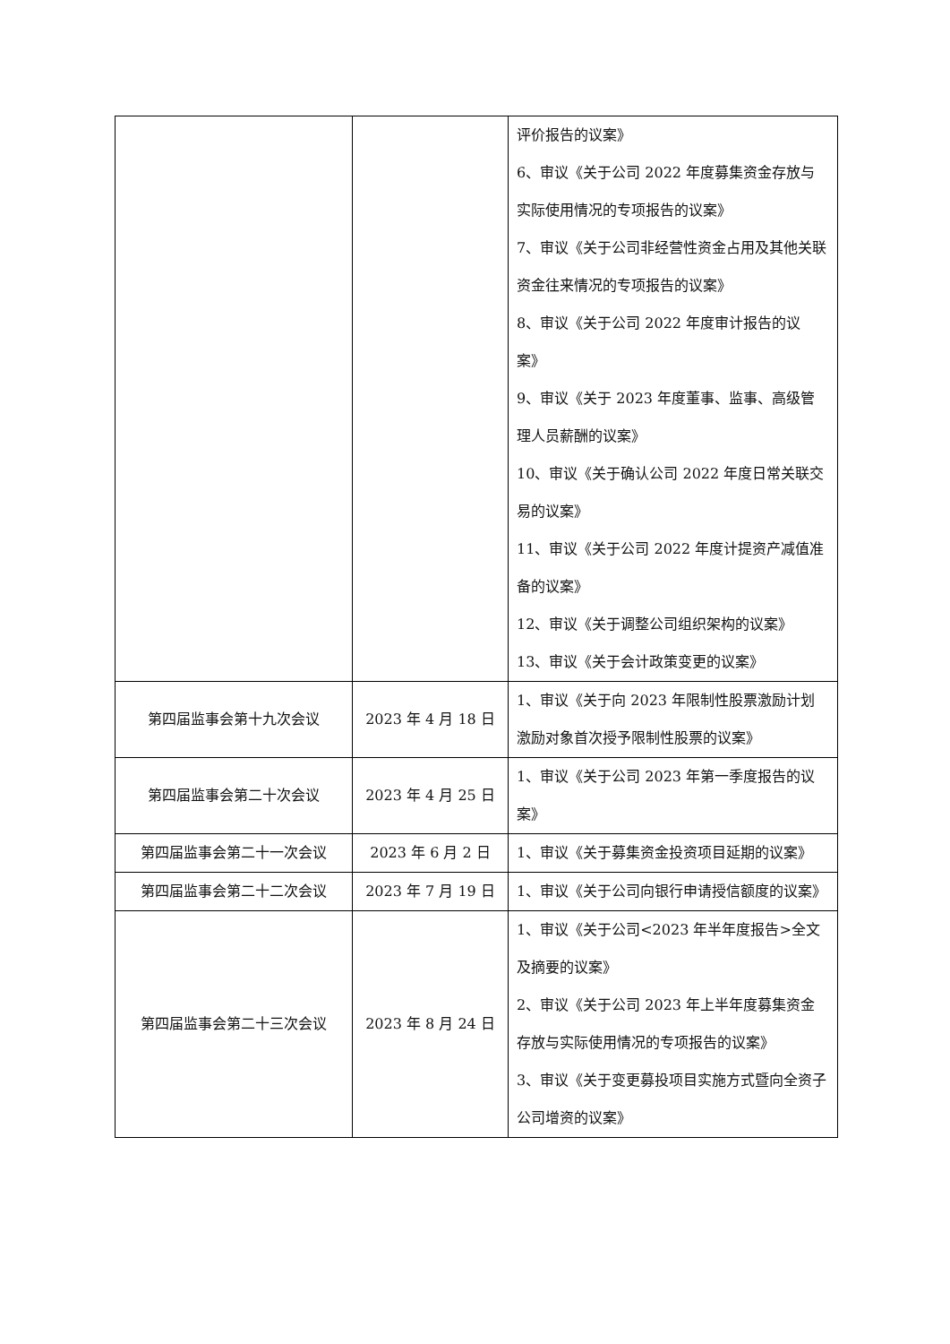| | | 评价报告的议案》 6、审议《关于公司 2022 年度募集资金存放与实际使用情况的专项报告的议案》 7、审议《关于公司非经营性资金占用及其他关联资金往来情况的专项报告的议案》 8、审议《关于公司 2022 年度审计报告的议案》 9、审议《关于 2023 年度董事、监事、高级管理人员薪酬的议案》 10、审议《关于确认公司 2022 年度日常关联交易的议案》 11、审议《关于公司 2022 年度计提资产减值准备的议案》 12、审议《关于调整公司组织架构的议案》 13、审议《关于会计政策变更的议案》 |
| 第四届监事会第十九次会议 | 2023 年 4 月 18 日 | 1、审议《关于向 2023 年限制性股票激励计划激励对象首次授予限制性股票的议案》 |
| 第四届监事会第二十次会议 | 2023 年 4 月 25 日 | 1、审议《关于公司 2023 年第一季度报告的议案》 |
| 第四届监事会第二十一次会议 | 2023 年 6 月 2 日 | 1、审议《关于募集资金投资项目延期的议案》 |
| 第四届监事会第二十二次会议 | 2023 年 7 月 19 日 | 1、审议《关于公司向银行申请授信额度的议案》 |
| 第四届监事会第二十三次会议 | 2023 年 8 月 24 日 | 1、审议《关于公司<2023 年半年度报告>全文及摘要的议案》 2、审议《关于公司 2023 年上半年度募集资金存放与实际使用情况的专项报告的议案》 3、审议《关于变更募投项目实施方式暨向全资子公司增资的议案》 |